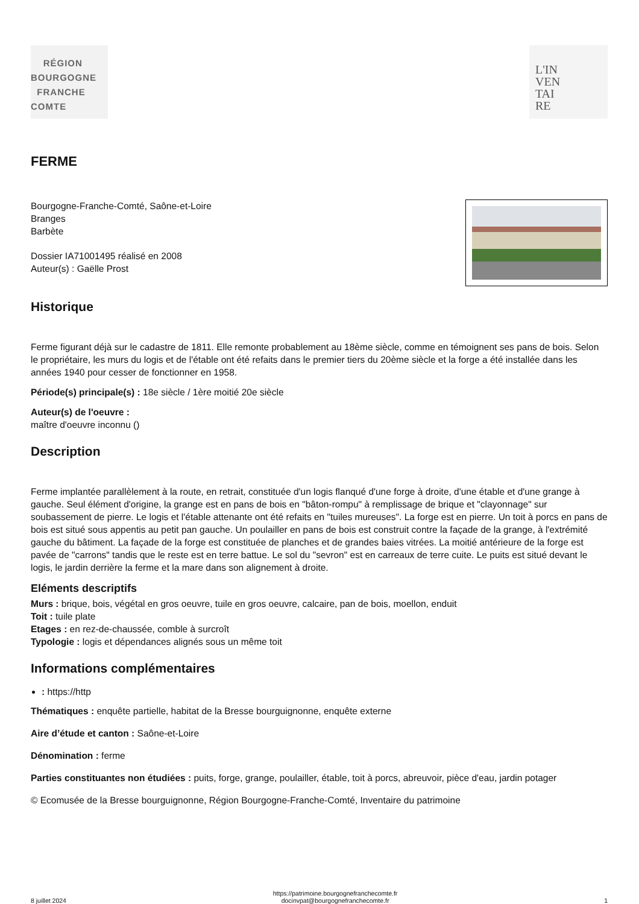RÉGION
BOURGOGNE
FRANCHE
COMTE
L'IN
VEN
TAI
RE
FERME
Bourgogne-Franche-Comté, Saône-et-Loire
Branges
Barbète
Dossier IA71001495 réalisé en 2008
Auteur(s) : Gaëlle Prost
Historique
Ferme figurant déjà sur le cadastre de 1811. Elle remonte probablement au 18ème siècle, comme en témoignent ses pans de bois. Selon le propriétaire, les murs du logis et de l'étable ont été refaits dans le premier tiers du 20ème siècle et la forge a été installée dans les années 1940 pour cesser de fonctionner en 1958.
Période(s) principale(s) : 18e siècle / 1ère moitié 20e siècle
Auteur(s) de l'oeuvre :
maître d'oeuvre inconnu ()
Description
Ferme implantée parallèlement à la route, en retrait, constituée d'un logis flanqué d'une forge à droite, d'une étable et d'une grange à gauche. Seul élément d'origine, la grange est en pans de bois en "bâton-rompu" à remplissage de brique et "clayonnage" sur soubassement de pierre. Le logis et l'étable attenante ont été refaits en "tuiles mureuses". La forge est en pierre. Un toit à porcs en pans de bois est situé sous appentis au petit pan gauche. Un poulailler en pans de bois est construit contre la façade de la grange, à l'extrémité gauche du bâtiment. La façade de la forge est constituée de planches et de grandes baies vitrées. La moitié antérieure de la forge est pavée de "carrons" tandis que le reste est en terre battue. Le sol du "sevron" est en carreaux de terre cuite. Le puits est situé devant le logis, le jardin derrière la ferme et la mare dans son alignement à droite.
Eléments descriptifs
Murs : brique, bois, végétal en gros oeuvre, tuile en gros oeuvre, calcaire, pan de bois, moellon, enduit
Toit : tuile plate
Etages : en rez-de-chaussée, comble à surcroît
Typologie : logis et dépendances alignés sous un même toit
Informations complémentaires
: https://http
Thématiques : enquête partielle, habitat de la Bresse bourguignonne, enquête externe
Aire d’étude et canton : Saône-et-Loire
Dénomination : ferme
Parties constituantes non étudiées : puits, forge, grange, poulailler, étable, toit à porcs, abreuvoir, pièce d'eau, jardin potager
© Ecomusée de la Bresse bourguignonne, Région Bourgogne-Franche-Comté, Inventaire du patrimoine
8 juillet 2024 https://patrimoine.bourgognefranchecomte.fr
docinvpat@bourgognefranchecomte.fr 1